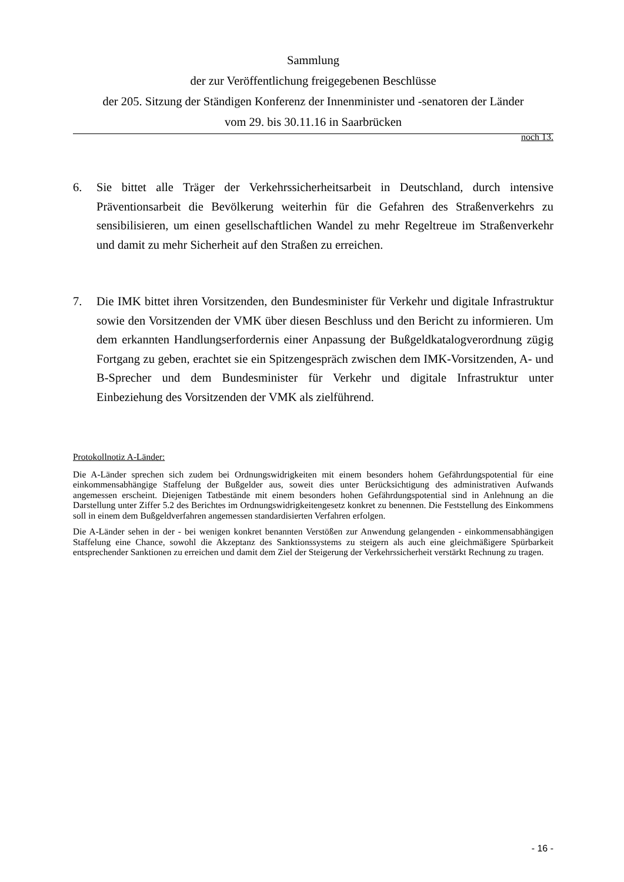Sammlung
der zur Veröffentlichung freigegebenen Beschlüsse
der 205. Sitzung der Ständigen Konferenz der Innenminister und -senatoren der Länder
vom 29. bis 30.11.16 in Saarbrücken
noch 13.
6. Sie bittet alle Träger der Verkehrssicherheitsarbeit in Deutschland, durch intensive Präventionsarbeit die Bevölkerung weiterhin für die Gefahren des Straßenverkehrs zu sensibilisieren, um einen gesellschaftlichen Wandel zu mehr Regeltreue im Straßenverkehr und damit zu mehr Sicherheit auf den Straßen zu erreichen.
7. Die IMK bittet ihren Vorsitzenden, den Bundesminister für Verkehr und digitale Infrastruktur sowie den Vorsitzenden der VMK über diesen Beschluss und den Bericht zu informieren. Um dem erkannten Handlungserfordernis einer Anpassung der Bußgeldkatalogverordnung zügig Fortgang zu geben, erachtet sie ein Spitzengespräch zwischen dem IMK-Vorsitzenden, A- und B-Sprecher und dem Bundesminister für Verkehr und digitale Infrastruktur unter Einbeziehung des Vorsitzenden der VMK als zielführend.
Protokollnotiz A-Länder:
Die A-Länder sprechen sich zudem bei Ordnungswidrigkeiten mit einem besonders hohem Gefährdungspotential für eine einkommensabhängige Staffelung der Bußgelder aus, soweit dies unter Berücksichtigung des administrativen Aufwands angemessen erscheint. Diejenigen Tatbestände mit einem besonders hohen Gefährdungspotential sind in Anlehnung an die Darstellung unter Ziffer 5.2 des Berichtes im Ordnungswidrigkeitengesetz konkret zu benennen. Die Feststellung des Einkommens soll in einem dem Bußgeldverfahren angemessen standardisierten Verfahren erfolgen.
Die A-Länder sehen in der - bei wenigen konkret benannten Verstößen zur Anwendung gelangenden - einkommensabhängigen Staffelung eine Chance, sowohl die Akzeptanz des Sanktionssystems zu steigern als auch eine gleichmäßigere Spürbarkeit entsprechender Sanktionen zu erreichen und damit dem Ziel der Steigerung der Verkehrssicherheit verstärkt Rechnung zu tragen.
- 16 -